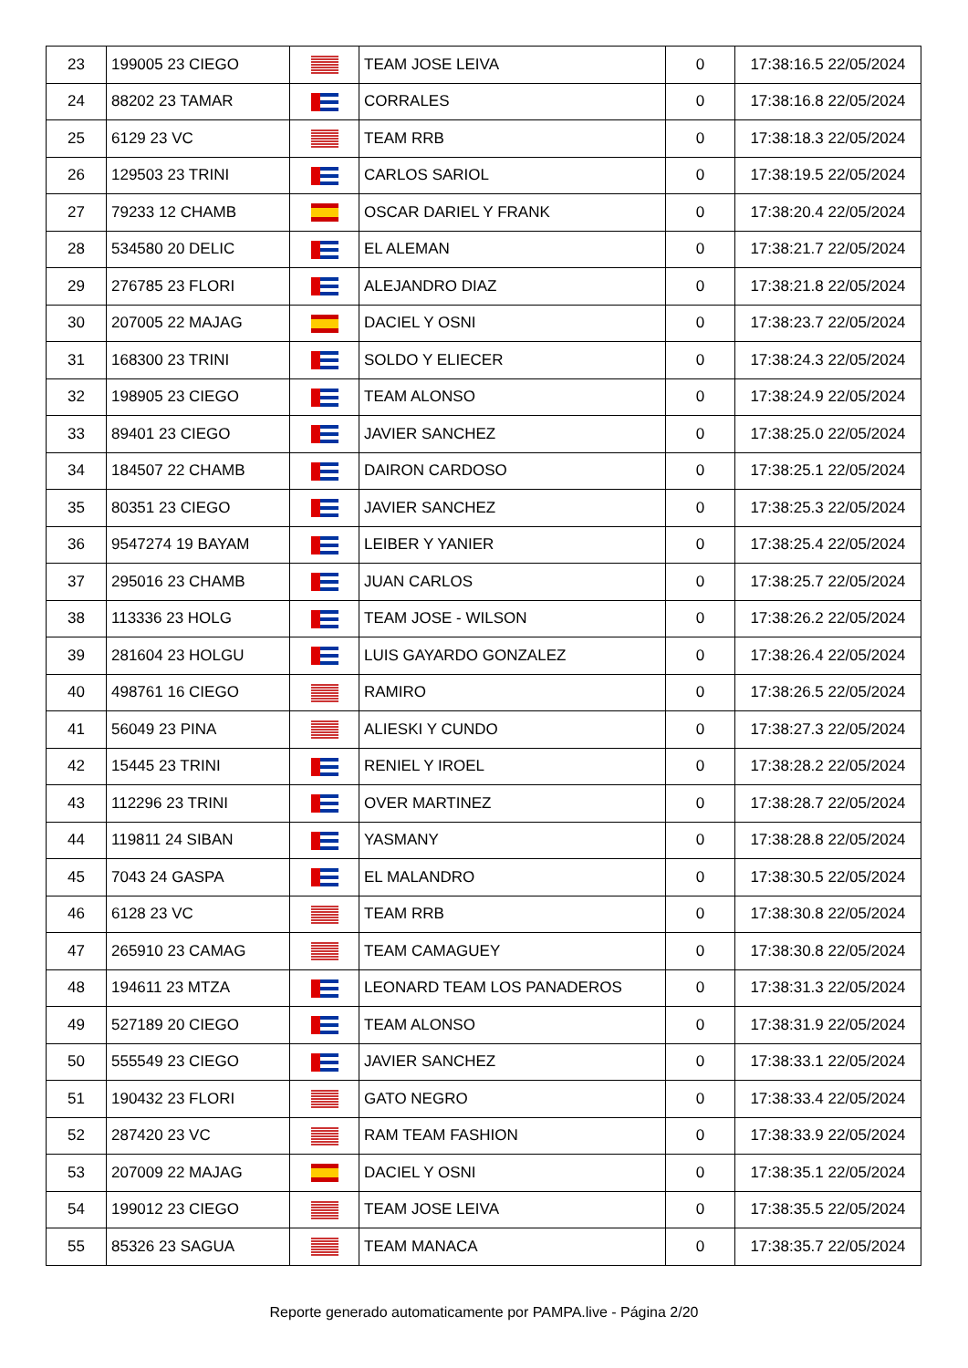| 23 | 199005 23 CIEGO | | TEAM JOSE LEIVA | 0 | 17:38:16.5 22/05/2024 |
| 24 | 88202 23 TAMAR | | CORRALES | 0 | 17:38:16.8 22/05/2024 |
| 25 | 6129 23 VC | | TEAM RRB | 0 | 17:38:18.3 22/05/2024 |
| 26 | 129503 23 TRINI | | CARLOS SARIOL | 0 | 17:38:19.5 22/05/2024 |
| 27 | 79233 12 CHAMB | | OSCAR DARIEL Y FRANK | 0 | 17:38:20.4 22/05/2024 |
| 28 | 534580 20 DELIC | | EL ALEMAN | 0 | 17:38:21.7 22/05/2024 |
| 29 | 276785 23 FLORI | | ALEJANDRO DIAZ | 0 | 17:38:21.8 22/05/2024 |
| 30 | 207005 22 MAJAG | | DACIEL Y OSNI | 0 | 17:38:23.7 22/05/2024 |
| 31 | 168300 23 TRINI | | SOLDO Y ELIECER | 0 | 17:38:24.3 22/05/2024 |
| 32 | 198905 23 CIEGO | | TEAM ALONSO | 0 | 17:38:24.9 22/05/2024 |
| 33 | 89401 23 CIEGO | | JAVIER SANCHEZ | 0 | 17:38:25.0 22/05/2024 |
| 34 | 184507 22 CHAMB | | DAIRON CARDOSO | 0 | 17:38:25.1 22/05/2024 |
| 35 | 80351 23 CIEGO | | JAVIER SANCHEZ | 0 | 17:38:25.3 22/05/2024 |
| 36 | 9547274 19 BAYAM | | LEIBER Y YANIER | 0 | 17:38:25.4 22/05/2024 |
| 37 | 295016 23 CHAMB | | JUAN CARLOS | 0 | 17:38:25.7 22/05/2024 |
| 38 | 113336 23 HOLG | | TEAM JOSE - WILSON | 0 | 17:38:26.2 22/05/2024 |
| 39 | 281604 23 HOLGU | | LUIS GAYARDO GONZALEZ | 0 | 17:38:26.4 22/05/2024 |
| 40 | 498761 16 CIEGO | | RAMIRO | 0 | 17:38:26.5 22/05/2024 |
| 41 | 56049 23 PINA | | ALIESKI Y CUNDO | 0 | 17:38:27.3 22/05/2024 |
| 42 | 15445 23 TRINI | | RENIEL Y IROEL | 0 | 17:38:28.2 22/05/2024 |
| 43 | 112296 23 TRINI | | OVER MARTINEZ | 0 | 17:38:28.7 22/05/2024 |
| 44 | 119811 24 SIBAN | | YASMANY | 0 | 17:38:28.8 22/05/2024 |
| 45 | 7043 24 GASPA | | EL MALANDRO | 0 | 17:38:30.5 22/05/2024 |
| 46 | 6128 23 VC | | TEAM RRB | 0 | 17:38:30.8 22/05/2024 |
| 47 | 265910 23 CAMAG | | TEAM CAMAGUEY | 0 | 17:38:30.8 22/05/2024 |
| 48 | 194611 23 MTZA | | LEONARD TEAM LOS PANADEROS | 0 | 17:38:31.3 22/05/2024 |
| 49 | 527189 20 CIEGO | | TEAM ALONSO | 0 | 17:38:31.9 22/05/2024 |
| 50 | 555549 23 CIEGO | | JAVIER SANCHEZ | 0 | 17:38:33.1 22/05/2024 |
| 51 | 190432 23 FLORI | | GATO NEGRO | 0 | 17:38:33.4 22/05/2024 |
| 52 | 287420 23 VC | | RAM TEAM FASHION | 0 | 17:38:33.9 22/05/2024 |
| 53 | 207009 22 MAJAG | | DACIEL Y OSNI | 0 | 17:38:35.1 22/05/2024 |
| 54 | 199012 23 CIEGO | | TEAM JOSE LEIVA | 0 | 17:38:35.5 22/05/2024 |
| 55 | 85326 23 SAGUA | | TEAM MANACA | 0 | 17:38:35.7 22/05/2024 |
Reporte generado automaticamente por PAMPA.live - Página 2/20